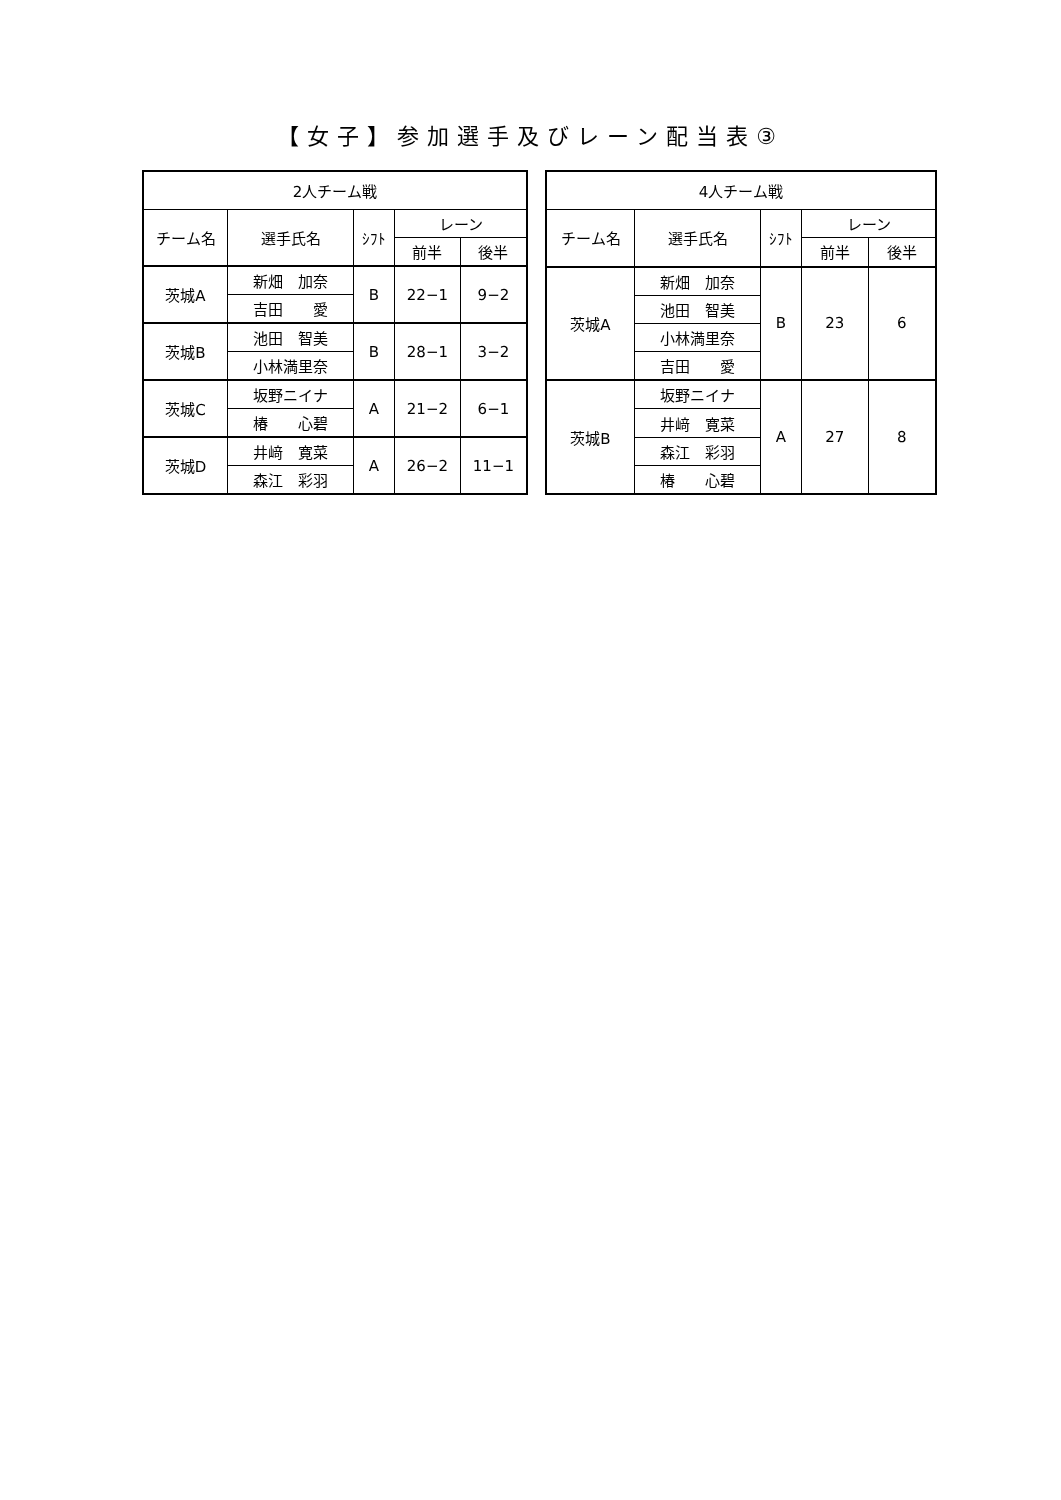【女子】参加選手及びレーン配当表③
| 2人チーム戦 | | | | |
| --- | --- | --- | --- | --- |
| チーム名 | 選手氏名 | ｼﾌﾄ | レーン | |
| | | | 前半 | 後半 |
| 茨城A | 新畑 加奈 | B | 22−1 | 9−2 |
| | 吉田 愛 | | | |
| 茨城B | 池田 智美 | B | 28−1 | 3−2 |
| | 小林満里奈 | | | |
| 茨城C | 坂野ニイナ | A | 21−2 | 6−1 |
| | 椿 心碧 | | | |
| 茨城D | 井﨑 寛菜 | A | 26−2 | 11−1 |
| | 森江 彩羽 | | | |
| 4人チーム戦 | | | | |
| --- | --- | --- | --- | --- |
| チーム名 | 選手氏名 | ｼﾌﾄ | レーン | |
| | | | 前半 | 後半 |
| 茨城A | 新畑 加奈 | B | 23 | 6 |
| | 池田 智美 | | | |
| | 小林満里奈 | | | |
| | 吉田 愛 | | | |
| 茨城B | 坂野ニイナ | A | 27 | 8 |
| | 井﨑 寛菜 | | | |
| | 森江 彩羽 | | | |
| | 椿 心碧 | | | |